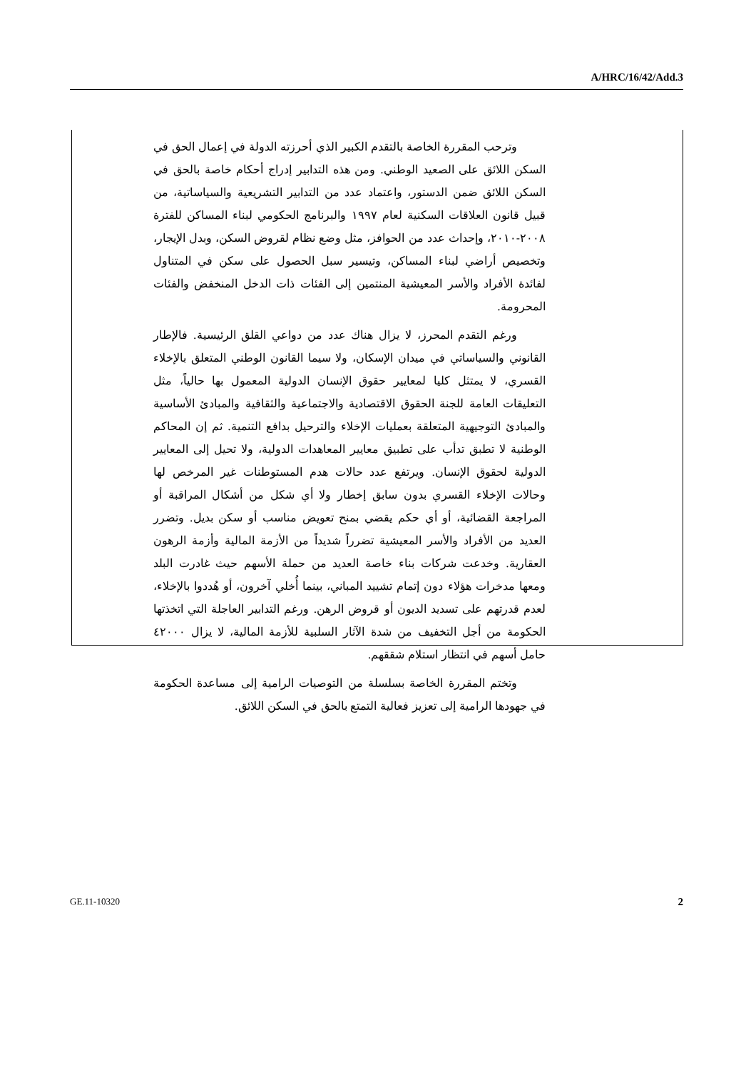A/HRC/16/42/Add.3
وترحب المقررة الخاصة بالتقدم الكبير الذي أحرزته الدولة في إعمال الحق في السكن اللائق على الصعيد الوطني. ومن هذه التدابير إدراج أحكام خاصة بالحق في السكن اللائق ضمن الدستور، واعتماد عدد من التدابير التشريعية والسياساتية، من قبيل قانون العلاقات السكنية لعام ١٩٩٧ والبرنامج الحكومي لبناء المساكن للفترة ٢٠٠٨-٢٠١٠، وإحداث عدد من الحوافز، مثل وضع نظام لقروض السكن، وبدل الإيجار، وتخصيص أراضي لبناء المساكن، وتيسير سبل الحصول على سكن في المتناول لفائدة الأفراد والأسر المعيشية المنتمين إلى الفئات ذات الدخل المنخفض والفئات المحرومة.
ورغم التقدم المحرز، لا يزال هناك عدد من دواعي القلق الرئيسية. فالإطار القانوني والسياساتي في ميدان الإسكان، ولا سيما القانون الوطني المتعلق بالإخلاء القسري، لا يمتثل كليا لمعايير حقوق الإنسان الدولية المعمول بها حالياً، مثل التعليقات العامة للجنة الحقوق الاقتصادية والاجتماعية والثقافية والمبادئ الأساسية والمبادئ التوجيهية المتعلقة بعمليات الإخلاء والترحيل بدافع التنمية. ثم إن المحاكم الوطنية لا تطبق تدأب على تطبيق معايير المعاهدات الدولية، ولا تحيل إلى المعايير الدولية لحقوق الإنسان. ويرتفع عدد حالات هدم المستوطنات غير المرخص لها وحالات الإخلاء القسري بدون سابق إخطار ولا أي شكل من أشكال المراقبة أو المراجعة القضائية، أو أي حكم يقضي بمنح تعويض مناسب أو سكن بديل. وتضرر العديد من الأفراد والأسر المعيشية تضرراً شديداً من الأزمة المالية وأزمة الرهون العقارية. وخدعت شركات بناء خاصة العديد من حملة الأسهم حيث غادرت البلد ومعها مدخرات هؤلاء دون إتمام تشييد المباني، بينما أُخلي آخرون، أو هُددوا بالإخلاء، لعدم قدرتهم على تسديد الديون أو قروض الرهن. ورغم التدابير العاجلة التي اتخذتها الحكومة من أجل التخفيف من شدة الآثار السلبية للأزمة المالية، لا يزال ٤٢٠٠٠ حامل أسهم في انتظار استلام شققهم.
وتختم المقررة الخاصة بسلسلة من التوصيات الرامية إلى مساعدة الحكومة في جهودها الرامية إلى تعزيز فعالية التمتع بالحق في السكن اللائق.
GE.11-10320 2